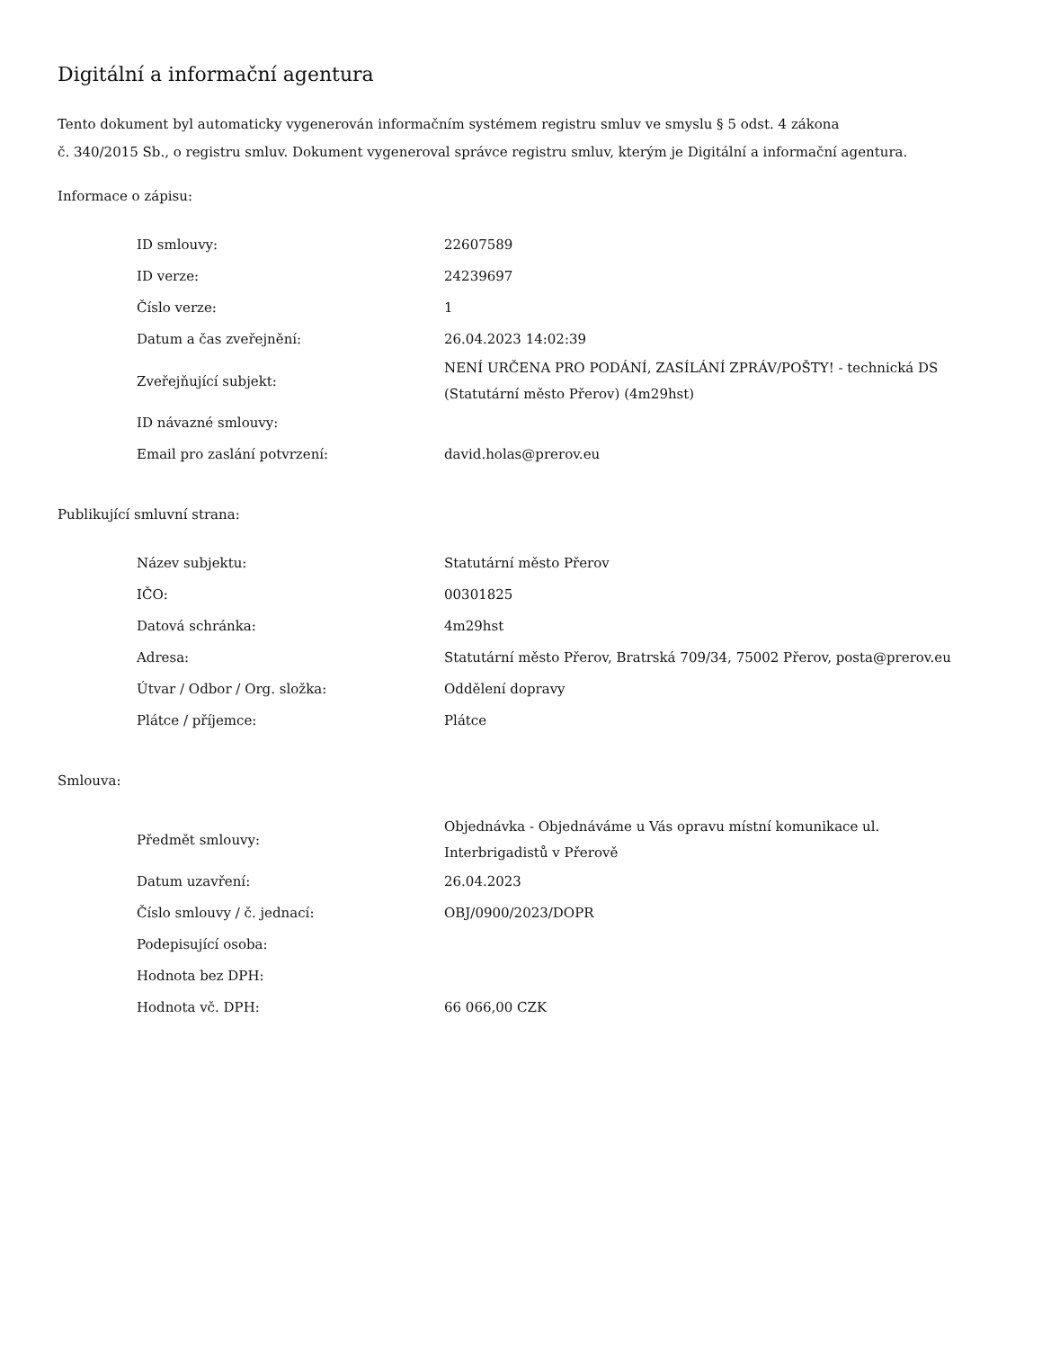Digitální a informační agentura
Tento dokument byl automaticky vygenerován informačním systémem registru smluv ve smyslu § 5 odst. 4 zákona
č. 340/2015 Sb., o registru smluv. Dokument vygeneroval správce registru smluv, kterým je Digitální a informační agentura.
Informace o zápisu:
| ID smlouvy: | 22607589 |
| ID verze: | 24239697 |
| Číslo verze: | 1 |
| Datum a čas zveřejnění: | 26.04.2023 14:02:39 |
| Zveřejňující subjekt: | NENÍ URČENA PRO PODÁNÍ, ZASÍLÁNÍ ZPRÁV/POŠTY! - technická DS (Statutární město Přerov) (4m29hst) |
| ID návazné smlouvy: | |
| Email pro zaslání potvrzení: | david.holas@prerov.eu |
Publikující smluvní strana:
| Název subjektu: | Statutární město Přerov |
| IČO: | 00301825 |
| Datová schránka: | 4m29hst |
| Adresa: | Statutární město Přerov, Bratrská 709/34, 75002 Přerov, posta@prerov.eu |
| Útvar / Odbor / Org. složka: | Oddělení dopravy |
| Plátce / příjemce: | Plátce |
Smlouva:
| Předmět smlouvy: | Objednávka - Objednáváme u Vás opravu místní komunikace ul. Interbrigadistů v Přerově |
| Datum uzavření: | 26.04.2023 |
| Číslo smlouvy / č. jednací: | OBJ/0900/2023/DOPR |
| Podepisující osoba: | |
| Hodnota bez DPH: | |
| Hodnota vč. DPH: | 66 066,00 CZK |